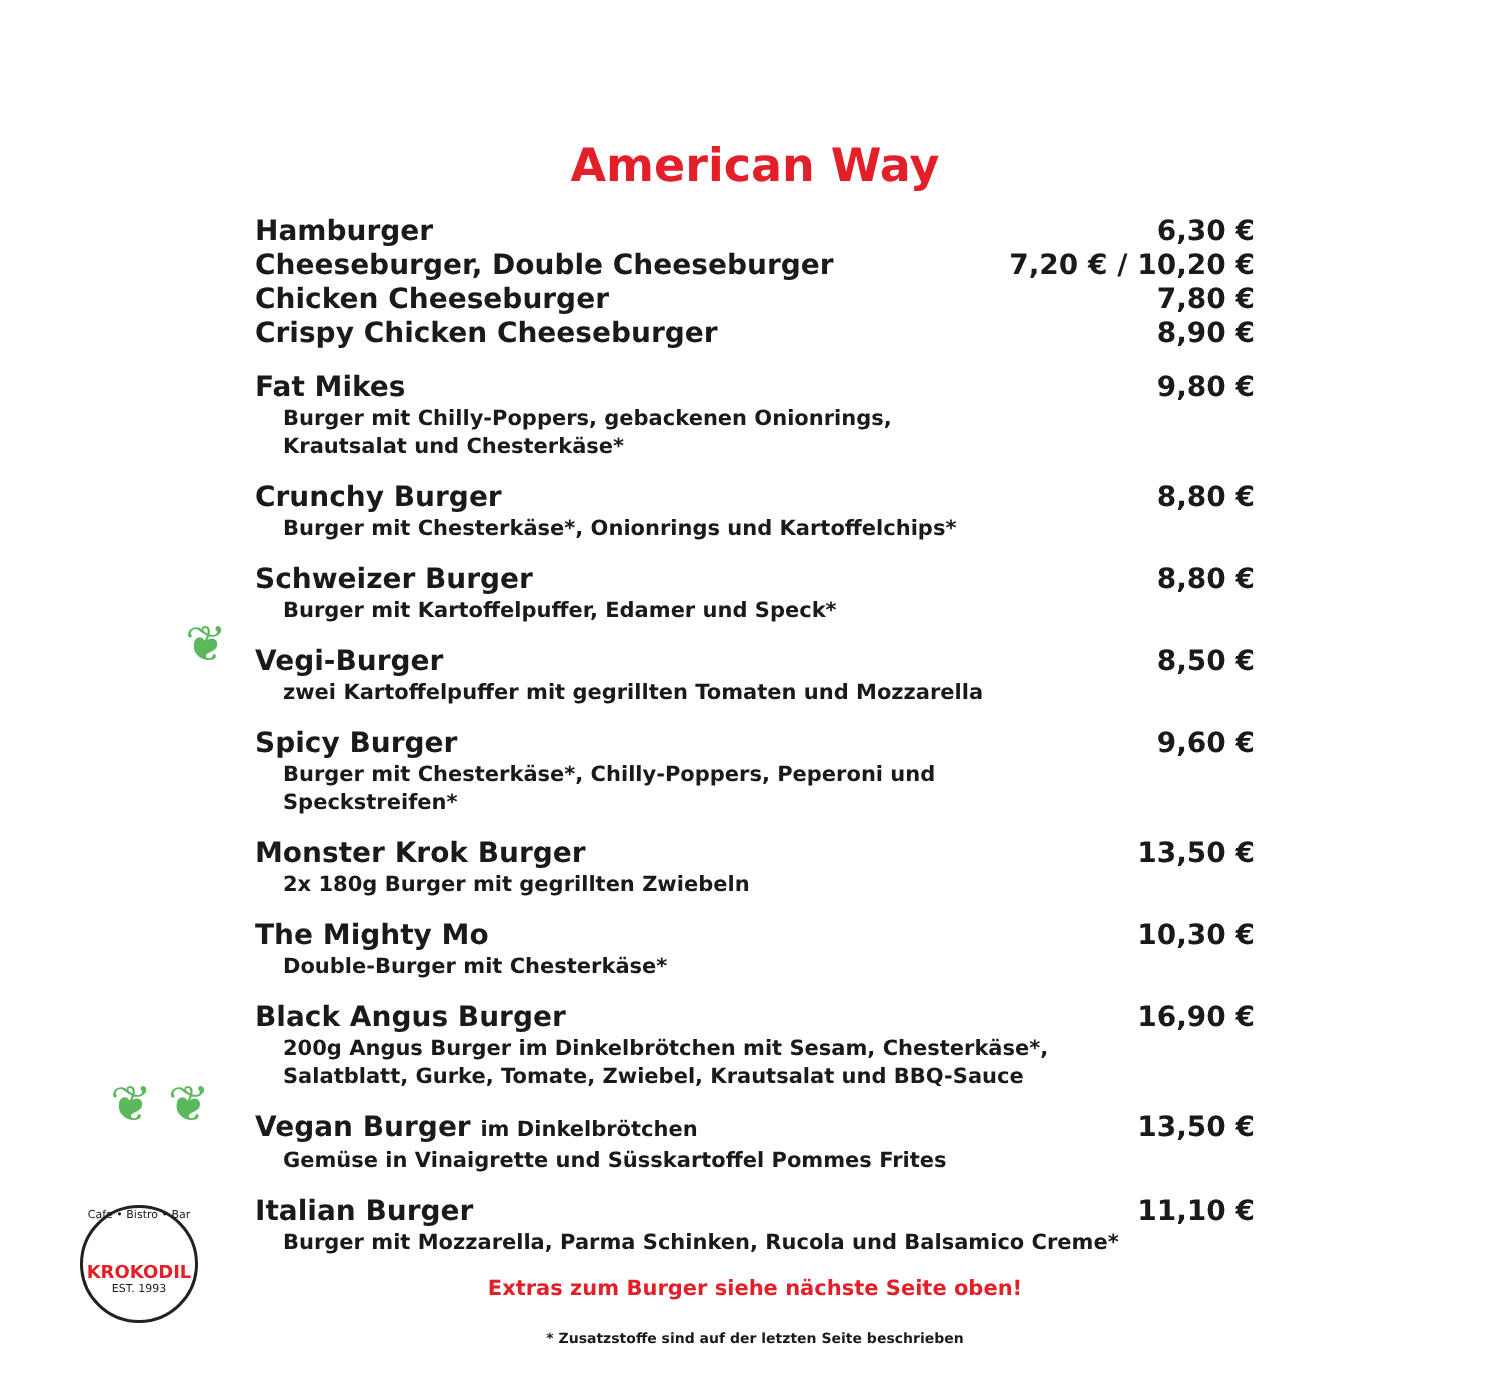American Way
Hamburger 6,30 €
Cheeseburger, Double Cheeseburger 7,20 € / 10,20 €
Chicken Cheeseburger 7,80 €
Crispy Chicken Cheeseburger 8,90 €
Fat Mikes 9,80 €
Burger mit Chilly-Poppers, gebackenen Onionrings,
Krautsalat und Chesterkäse*
Crunchy Burger 8,80 €
Burger mit Chesterkäse*, Onionrings und Kartoffelchips*
Schweizer Burger 8,80 €
Burger mit Kartoffelpuffer, Edamer und Speck*
Vegi-Burger 8,50 €
zwei Kartoffelpuffer mit gegrillten Tomaten und Mozzarella
Spicy Burger 9,60 €
Burger mit Chesterkäse*, Chilly-Poppers, Peperoni und
Speckstreifen*
Monster Krok Burger 13,50 €
2x 180g Burger mit gegrillten Zwiebeln
The Mighty Mo 10,30 €
Double-Burger mit Chesterkäse*
Black Angus Burger 16,90 €
200g Angus Burger im Dinkelbrötchen mit Sesam, Chesterkäse*,
Salatblatt, Gurke, Tomate, Zwiebel, Krautsalat und BBQ-Sauce
Vegan Burger im Dinkelbrötchen 13,50 €
Gemüse in Vinaigrette und Süsskartoffel Pommes Frites
Italian Burger 11,10 €
Burger mit Mozzarella, Parma Schinken, Rucola und Balsamico Creme*
Extras zum Burger siehe nächste Seite oben!
* Zusatzstoffe sind auf der letzten Seite beschrieben
❦
❦ ❦
Cafe • Bistro • Bar
KROKODIL
EST. 1993